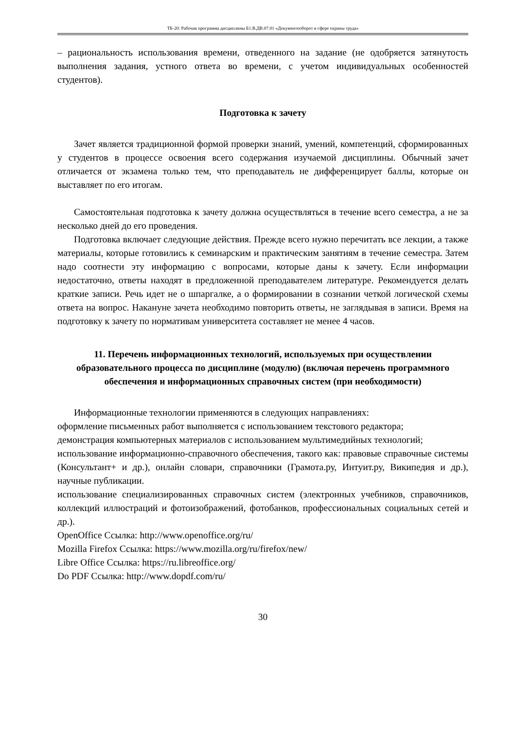ТБ-20: Рабочая программа дисциплины Б1.В.ДВ.07.01 «Документооборот в сфере охраны труда»
– рациональность использования времени, отведенного на задание (не одобряется затянутость выполнения задания, устного ответа во времени, с учетом индивидуальных особенностей студентов).
Подготовка к зачету
Зачет является традиционной формой проверки знаний, умений, компетенций, сформированных у студентов в процессе освоения всего содержания изучаемой дисциплины. Обычный зачет отличается от экзамена только тем, что преподаватель не дифференцирует баллы, которые он выставляет по его итогам.
Самостоятельная подготовка к зачету должна осуществляться в течение всего семестра, а не за несколько дней до его проведения.
Подготовка включает следующие действия. Прежде всего нужно перечитать все лекции, а также материалы, которые готовились к семинарским и практическим занятиям в течение семестра. Затем надо соотнести эту информацию с вопросами, которые даны к зачету. Если информации недостаточно, ответы находят в предложенной преподавателем литературе. Рекомендуется делать краткие записи. Речь идет не о шпаргалке, а о формировании в сознании четкой логической схемы ответа на вопрос. Накануне зачета необходимо повторить ответы, не заглядывая в записи. Время на подготовку к зачету по нормативам университета составляет не менее 4 часов.
11. Перечень информационных технологий, используемых при осуществлении образовательного процесса по дисциплине (модулю) (включая перечень программного обеспечения и информационных справочных систем (при необходимости)
Информационные технологии применяются в следующих направлениях:
оформление письменных работ выполняется с использованием текстового редактора;
демонстрация компьютерных материалов с использованием мультимедийных технологий;
использование информационно-справочного обеспечения, такого как: правовые справочные системы (Консультант+ и др.), онлайн словари, справочники (Грамота.ру, Интуит.ру, Википедия и др.), научные публикации.
использование специализированных справочных систем (электронных учебников, справочников, коллекций иллюстраций и фотоизображений, фотобанков, профессиональных социальных сетей и др.).
OpenOffice Ссылка: http://www.openoffice.org/ru/
Mozilla Firefox Ссылка: https://www.mozilla.org/ru/firefox/new/
Libre Office Ссылка: https://ru.libreoffice.org/
Do PDF Ссылка: http://www.dopdf.com/ru/
30